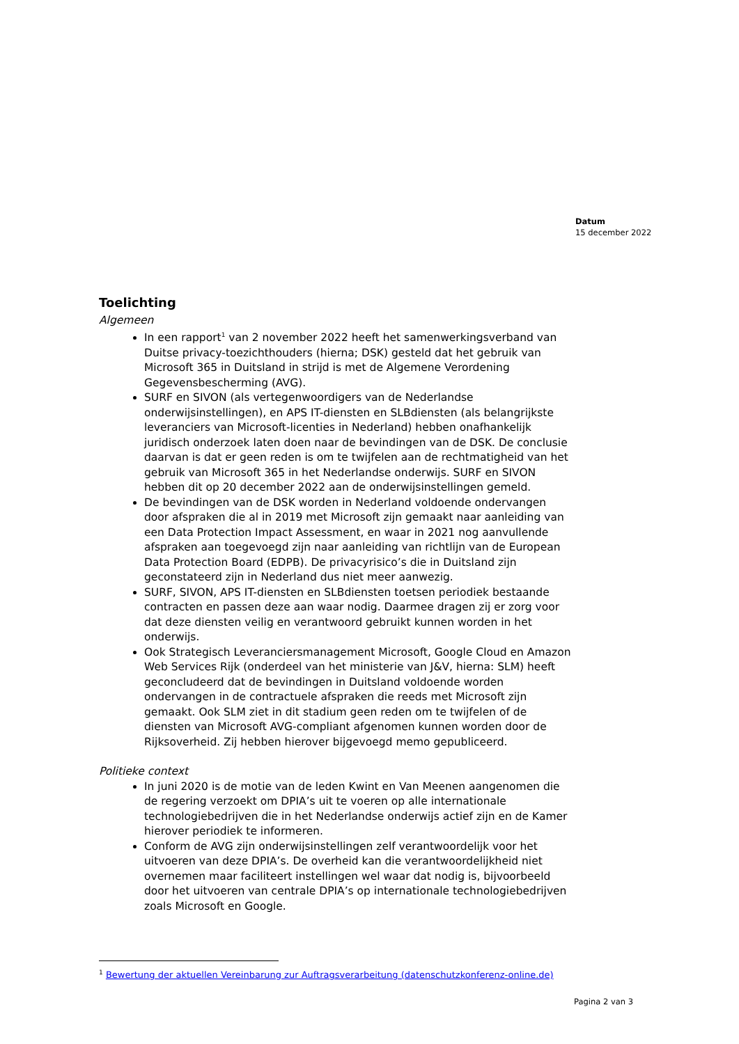Datum
15 december 2022
Toelichting
Algemeen
In een rapport<sup>1</sup> van 2 november 2022 heeft het samenwerkingsverband van Duitse privacy-toezichthouders (hierna; DSK) gesteld dat het gebruik van Microsoft 365 in Duitsland in strijd is met de Algemene Verordening Gegevensbescherming (AVG).
SURF en SIVON (als vertegenwoordigers van de Nederlandse onderwijsinstellingen), en APS IT-diensten en SLBdiensten (als belangrijkste leveranciers van Microsoft-licenties in Nederland) hebben onafhankelijk juridisch onderzoek laten doen naar de bevindingen van de DSK. De conclusie daarvan is dat er geen reden is om te twijfelen aan de rechtmatigheid van het gebruik van Microsoft 365 in het Nederlandse onderwijs. SURF en SIVON hebben dit op 20 december 2022 aan de onderwijsinstellingen gemeld.
De bevindingen van de DSK worden in Nederland voldoende ondervangen door afspraken die al in 2019 met Microsoft zijn gemaakt naar aanleiding van een Data Protection Impact Assessment, en waar in 2021 nog aanvullende afspraken aan toegevoegd zijn naar aanleiding van richtlijn van de European Data Protection Board (EDPB). De privacyrisico’s die in Duitsland zijn geconstateerd zijn in Nederland dus niet meer aanwezig.
SURF, SIVON, APS IT-diensten en SLBdiensten toetsen periodiek bestaande contracten en passen deze aan waar nodig. Daarmee dragen zij er zorg voor dat deze diensten veilig en verantwoord gebruikt kunnen worden in het onderwijs.
Ook Strategisch Leveranciersmanagement Microsoft, Google Cloud en Amazon Web Services Rijk (onderdeel van het ministerie van J&V, hierna: SLM) heeft geconcludeerd dat de bevindingen in Duitsland voldoende worden ondervangen in de contractuele afspraken die reeds met Microsoft zijn gemaakt. Ook SLM ziet in dit stadium geen reden om te twijfelen of de diensten van Microsoft AVG-compliant afgenomen kunnen worden door de Rijksoverheid. Zij hebben hierover bijgevoegd memo gepubliceerd.
Politieke context
In juni 2020 is de motie van de leden Kwint en Van Meenen aangenomen die de regering verzoekt om DPIA’s uit te voeren op alle internationale technologiebedrijven die in het Nederlandse onderwijs actief zijn en de Kamer hierover periodiek te informeren.
Conform de AVG zijn onderwijsinstellingen zelf verantwoordelijk voor het uitvoeren van deze DPIA’s. De overheid kan die verantwoordelijkheid niet overnemen maar faciliteert instellingen wel waar dat nodig is, bijvoorbeeld door het uitvoeren van centrale DPIA’s op internationale technologiebedrijven zoals Microsoft en Google.
<sup>1</sup> Bewertung der aktuellen Vereinbarung zur Auftragsverarbeitung (datenschutzkonferenz-online.de)
Pagina 2 van 3